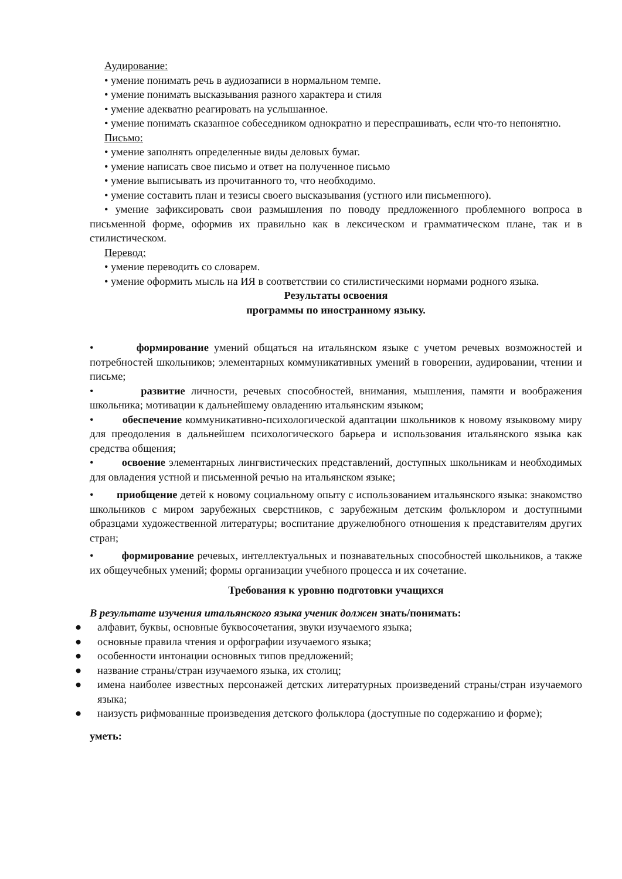Аудирование:
• умение понимать речь в аудиозаписи в нормальном темпе.
• умение понимать высказывания разного характера и стиля
• умение адекватно реагировать на услышанное.
• умение понимать сказанное собеседником однократно и переспрашивать, если что-то непонятно.
Письмо:
• умение заполнять определенные виды деловых бумаг.
• умение написать свое письмо и ответ на полученное письмо
• умение выписывать из прочитанного то, что необходимо.
• умение составить план и тезисы своего высказывания (устного или письменного).
• умение зафиксировать свои размышления по поводу предложенного проблемного вопроса в письменной форме, оформив их правильно как в лексическом и грамматическом плане, так и в стилистическом.
Перевод:
• умение переводить со словарем.
• умение оформить мысль на ИЯ в соответствии со стилистическими нормами родного языка.
Результаты освоения
программы по иностранному языку.
• формирование умений общаться на итальянском языке с учетом речевых возможностей и потребностей школьников; элементарных коммуникативных умений в говорении, аудировании, чтении и письме;
• развитие личности, речевых способностей, внимания, мышления, памяти и воображения школьника; мотивации к дальнейшему овладению итальянским языком;
• обеспечение коммуникативно-психологической адаптации школьников к новому языковому миру для преодоления в дальнейшем психологического барьера и использования итальянского языка как средства общения;
• освоение элементарных лингвистических представлений, доступных школьникам и необходимых для овладения устной и письменной речью на итальянском языке;
• приобщение детей к новому социальному опыту с использованием итальянского языка: знакомство школьников с миром зарубежных сверстников, с зарубежным детским фольклором и доступными образцами художественной литературы; воспитание дружелюбного отношения к представителям других стран;
• формирование речевых, интеллектуальных и познавательных способностей школьников, а также их общеучебных умений; формы организации учебного процесса и их сочетание.
Требования к уровню подготовки учащихся
В результате изучения итальянского языка ученик должен знать/понимать:
● алфавит, буквы, основные буквосочетания, звуки изучаемого языка;
● основные правила чтения и орфографии изучаемого языка;
● особенности интонации основных типов предложений;
● название страны/стран изучаемого языка, их столиц;
● имена наиболее известных персонажей детских литературных произведений страны/стран изучаемого языка;
● наизусть рифмованные произведения детского фольклора (доступные по содержанию и форме);
уметь: